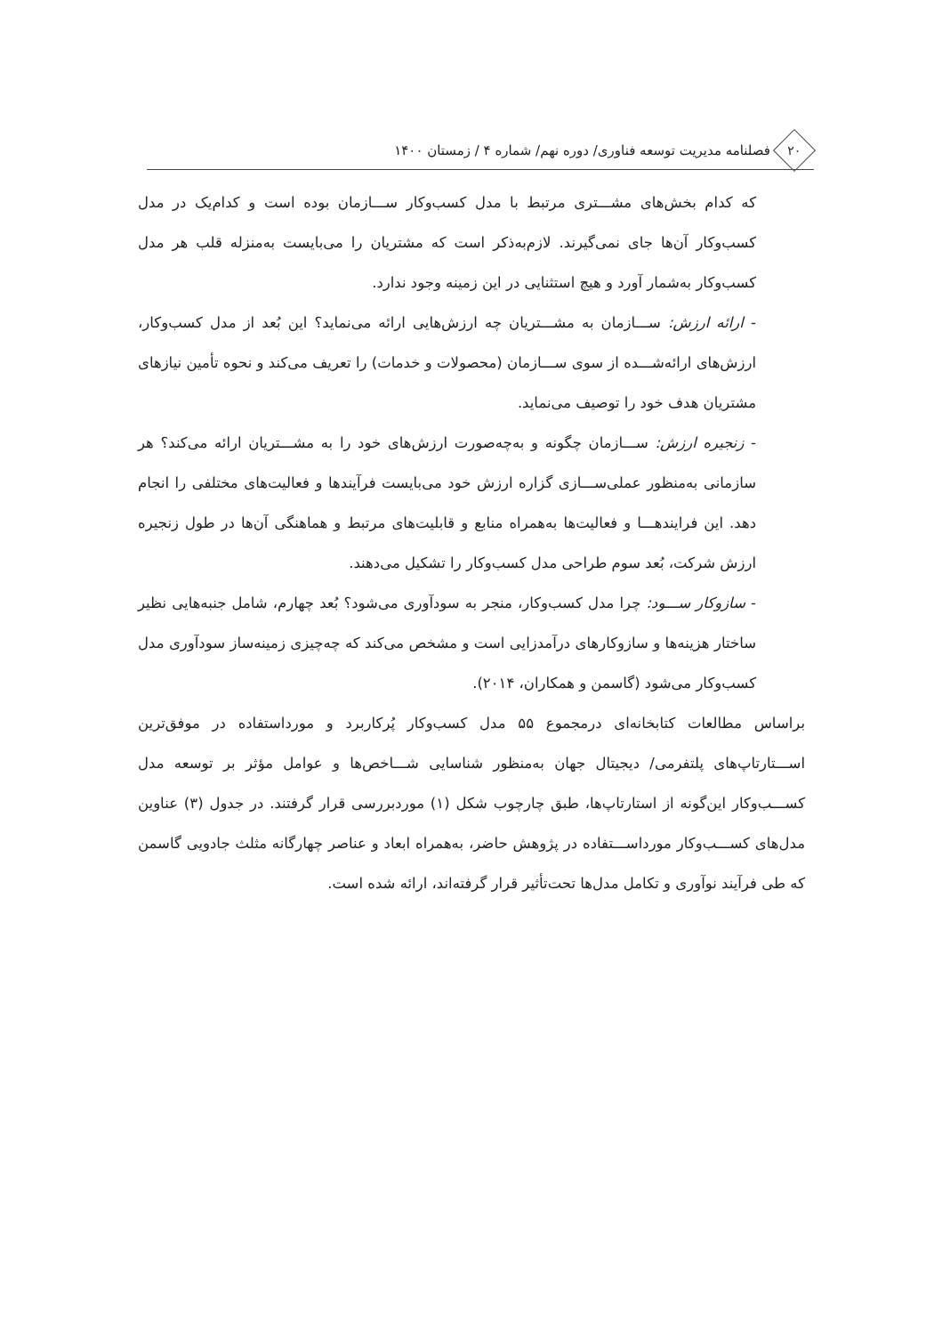۲۰
فصلنامه مدیریت توسعه فناوری/ دوره نهم/ شماره ۴ / زمستان ۱۴۰۰
که کدام بخش‌های مشـــتری مرتبط با مدل کسب‌وکار ســـازمان بوده است و کدام‌یک در مدل کسب‌وکار آن‌ها جای نمی‌گیرند. لازم‌به‌ذکر است که مشتریان را می‌بایست به‌منزله قلب هر مدل کسب‌وکار به‌شمار آورد و هیچ استثنایی در این زمینه وجود ندارد.
- ارائه ارزش: ســـازمان به مشـــتریان چه ارزش‌هایی ارائه می‌نماید؟ این بُعد از مدل کسب‌وکار، ارزش‌های ارائه‌شـــده از سوی ســـازمان (محصولات و خدمات) را تعریف می‌کند و نحوه تأمین نیازهای مشتریان هدف خود را توصیف می‌نماید.
- زنجیره ارزش: ســـازمان چگونه و به‌چه‌صورت ارزش‌های خود را به مشـــتریان ارائه می‌کند؟ هر سازمانی به‌منظور عملی‌ســـازی گزاره ارزش خود می‌بایست فرآیندها و فعالیت‌های مختلفی را انجام دهد. این فرایندهـــا و فعالیت‌ها به‌همراه منابع و قابلیت‌های مرتبط و هماهنگی آن‌ها در طول زنجیره ارزش شرکت، بُعد سوم طراحی مدل کسب‌وکار را تشکیل می‌دهند.
- سازوکار ســـود: چرا مدل کسب‌وکار، منجر به سودآوری می‌شود؟ بُعد چهارم، شامل جنبه‌هایی نظیر ساختار هزینه‌ها و سازوکارهای درآمدزایی است و مشخص می‌کند که چه‌چیزی زمینه‌ساز سودآوری مدل کسب‌وکار می‌شود (گاسمن و همکاران، ۲۰۱۴).
براساس مطالعات کتابخانه‌ای درمجموع ۵۵ مدل کسب‌وکار پُرکاربرد و مورداستفاده در موفق‌ترین اســـتارتاپ‌های پلتفرمی/ دیجیتال جهان به‌منظور شناسایی شـــاخص‌ها و عوامل مؤثر بر توسعه مدل کســـب‌وکار این‌گونه از استارتاپ‌ها، طبق چارچوب شکل (۱) موردبررسی قرار گرفتند. در جدول (۳) عناوین مدل‌های کســـب‌وکار مورداســـتفاده در پژوهش حاضر، به‌همراه ابعاد و عناصر چهارگانه مثلث جادویی گاسمن که طی فرآیند نوآوری و تکامل مدل‌ها تحت‌تأثیر قرار گرفته‌اند، ارائه شده است.